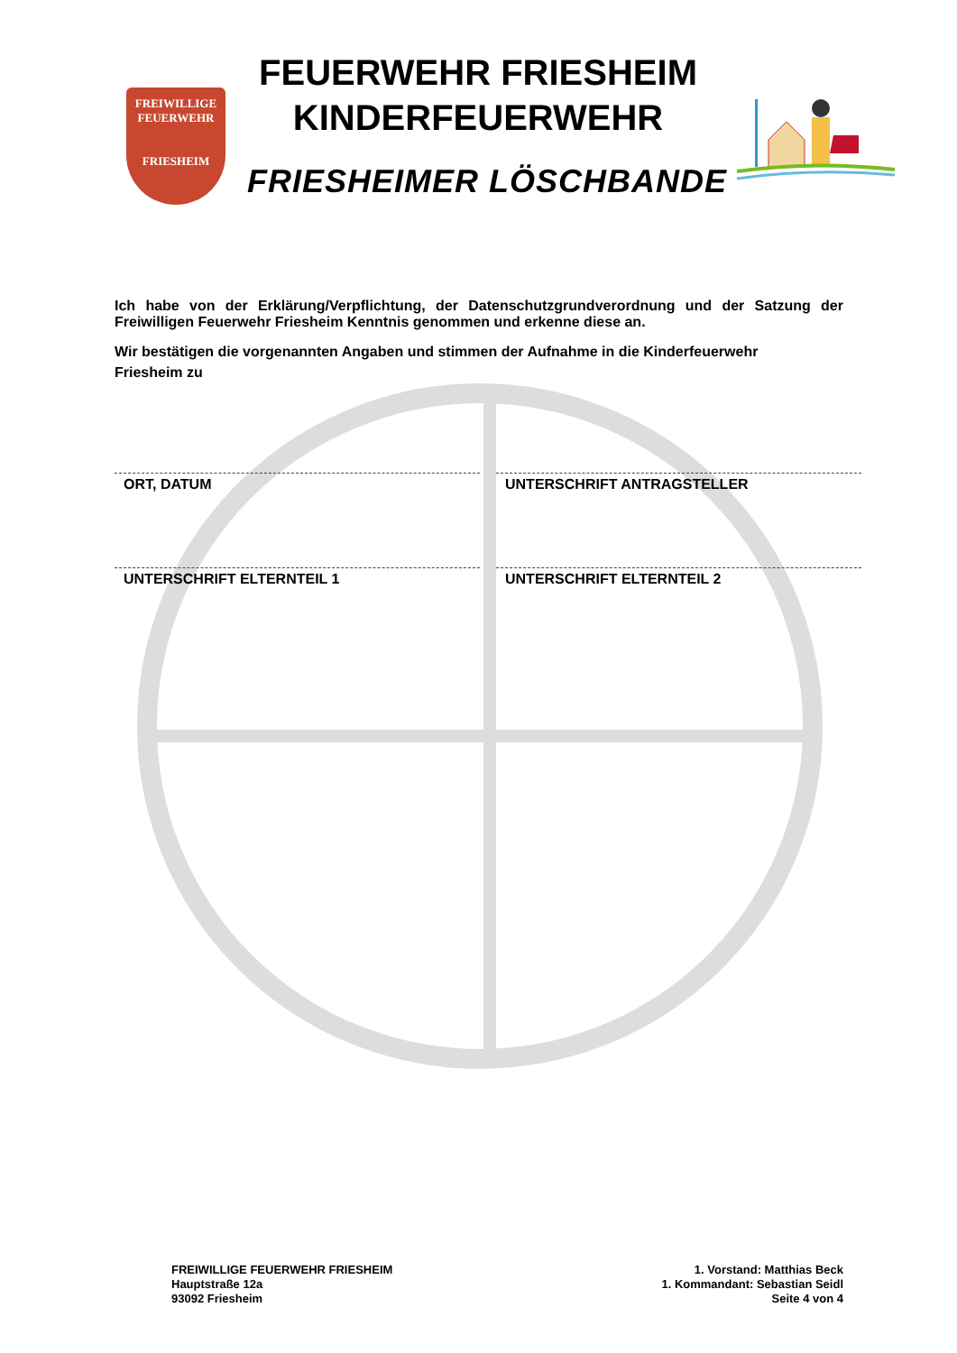FREIWILLIGE
FEUERWEHR
FRIESHEIM
FEUERWEHR FRIESHEIM
KINDERFEUERWEHR
FRIESHEIMER LÖSCHBANDE
Ich habe von der Erklärung/Verpflichtung, der Datenschutzgrundverordnung und der Satzung der Freiwilligen Feuerwehr Friesheim Kenntnis genommen und erkenne diese an.
Wir bestätigen die vorgenannten Angaben und stimmen der Aufnahme in die Kinderfeuerwehr
Friesheim zu
ORT, DATUM UNTERSCHRIFT ANTRAGSTELLER
UNTERSCHRIFT ELTERNTEIL 1 UNTERSCHRIFT ELTERNTEIL 2
FREIWILLIGE FEUERWEHR FRIESHEIM
Hauptstraße 12a
93092 Friesheim
1. Vorstand: Matthias Beck
1. Kommandant: Sebastian Seidl
Seite 4 von 4